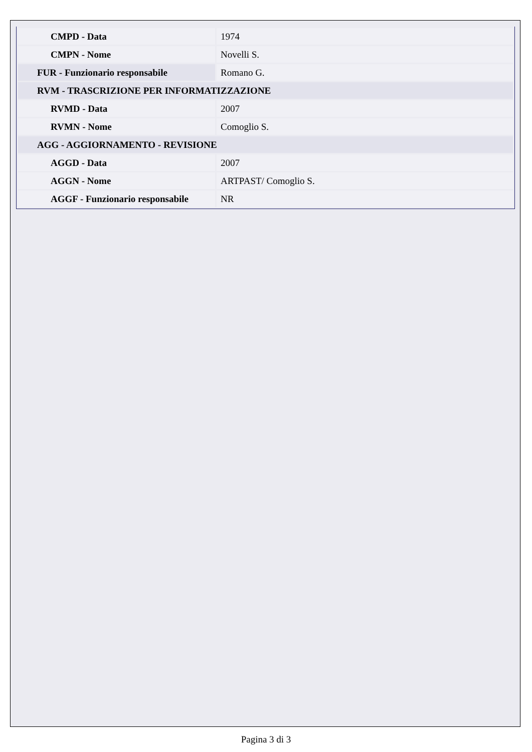| CMPD - Data | 1974 |
| CMPN - Nome | Novelli S. |
| FUR - Funzionario responsabile | Romano G. |
| RVM - TRASCRIZIONE PER INFORMATIZZAZIONE | |
| RVMD - Data | 2007 |
| RVMN - Nome | Comoglio S. |
| AGG - AGGIORNAMENTO - REVISIONE | |
| AGGD - Data | 2007 |
| AGGN - Nome | ARTPAST/ Comoglio S. |
| AGGF - Funzionario responsabile | NR |
Pagina 3 di 3